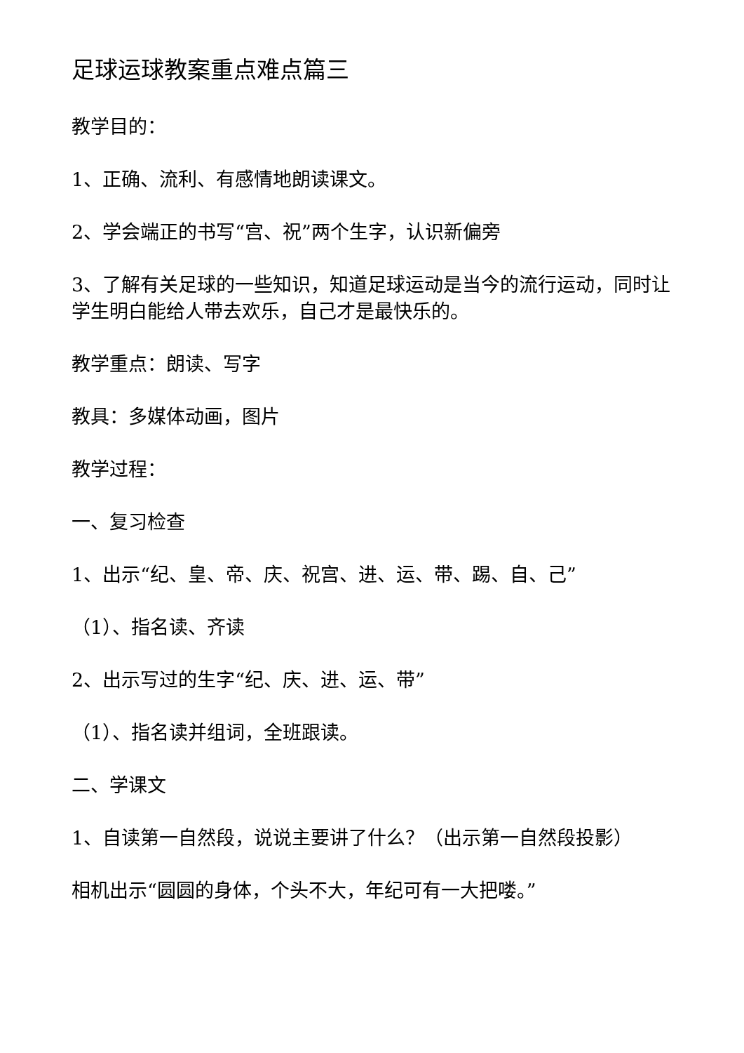足球运球教案重点难点篇三
教学目的：
1、正确、流利、有感情地朗读课文。
2、学会端正的书写“宫、祝”两个生字，认识新偏旁
3、了解有关足球的一些知识，知道足球运动是当今的流行运动，同时让学生明白能给人带去欢乐，自己才是最快乐的。
教学重点：朗读、写字
教具：多媒体动画，图片
教学过程：
一、复习检查
1、出示“纪、皇、帝、庆、祝宫、进、运、带、踢、自、己”
（1）、指名读、齐读
2、出示写过的生字“纪、庆、进、运、带”
（1）、指名读并组词，全班跟读。
二、学课文
1、自读第一自然段，说说主要讲了什么？（出示第一自然段投影）
相机出示“圆圆的身体，个头不大，年纪可有一大把喽。”